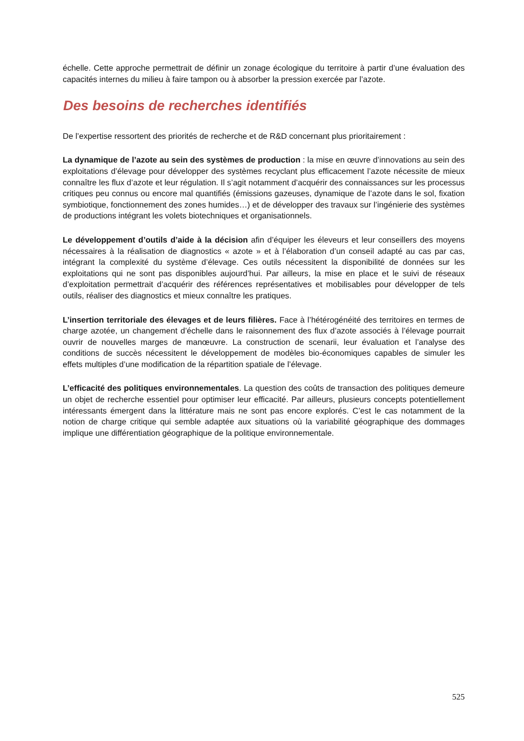échelle. Cette approche permettrait de définir un zonage écologique du territoire à partir d’une évaluation des capacités internes du milieu à faire tampon ou à absorber la pression exercée par l’azote.
Des besoins de recherches identifiés
De l’expertise ressortent des priorités de recherche et de R&D concernant plus prioritairement :
La dynamique de l’azote au sein des systèmes de production : la mise en œuvre d’innovations au sein des exploitations d’élevage pour développer des systèmes recyclant plus efficacement l’azote nécessite de mieux connaître les flux d’azote et leur régulation. Il s’agit notamment d’acquérir des connaissances sur les processus critiques peu connus ou encore mal quantifiés (émissions gazeuses, dynamique de l’azote dans le sol, fixation symbiotique, fonctionnement des zones humides…) et de développer des travaux sur l’ingénierie des systèmes de productions intégrant les volets biotechniques et organisationnels.
Le développement d’outils d’aide à la décision afin d’équiper les éleveurs et leur conseillers des moyens nécessaires à la réalisation de diagnostics « azote » et à l’élaboration d’un conseil adapté au cas par cas, intégrant la complexité du système d’élevage. Ces outils nécessitent la disponibilité de données sur les exploitations qui ne sont pas disponibles aujourd’hui. Par ailleurs, la mise en place et le suivi de réseaux d’exploitation permettrait d’acquérir des références représentatives et mobilisables pour développer de tels outils, réaliser des diagnostics et mieux connaître les pratiques.
L’insertion territoriale des élevages et de leurs filières. Face à l’hétérogénéité des territoires en termes de charge azotée, un changement d’échelle dans le raisonnement des flux d’azote associés à l’élevage pourrait ouvrir de nouvelles marges de manœuvre. La construction de scenarii, leur évaluation et l’analyse des conditions de succès nécessitent le développement de modèles bio-économiques capables de simuler les effets multiples d’une modification de la répartition spatiale de l’élevage.
L’efficacité des politiques environnementales. La question des coûts de transaction des politiques demeure un objet de recherche essentiel pour optimiser leur efficacité. Par ailleurs, plusieurs concepts potentiellement intéressants émergent dans la littérature mais ne sont pas encore explorés. C’est le cas notamment de la notion de charge critique qui semble adaptée aux situations où la variabilité géographique des dommages implique une différentiation géographique de la politique environnementale.
525